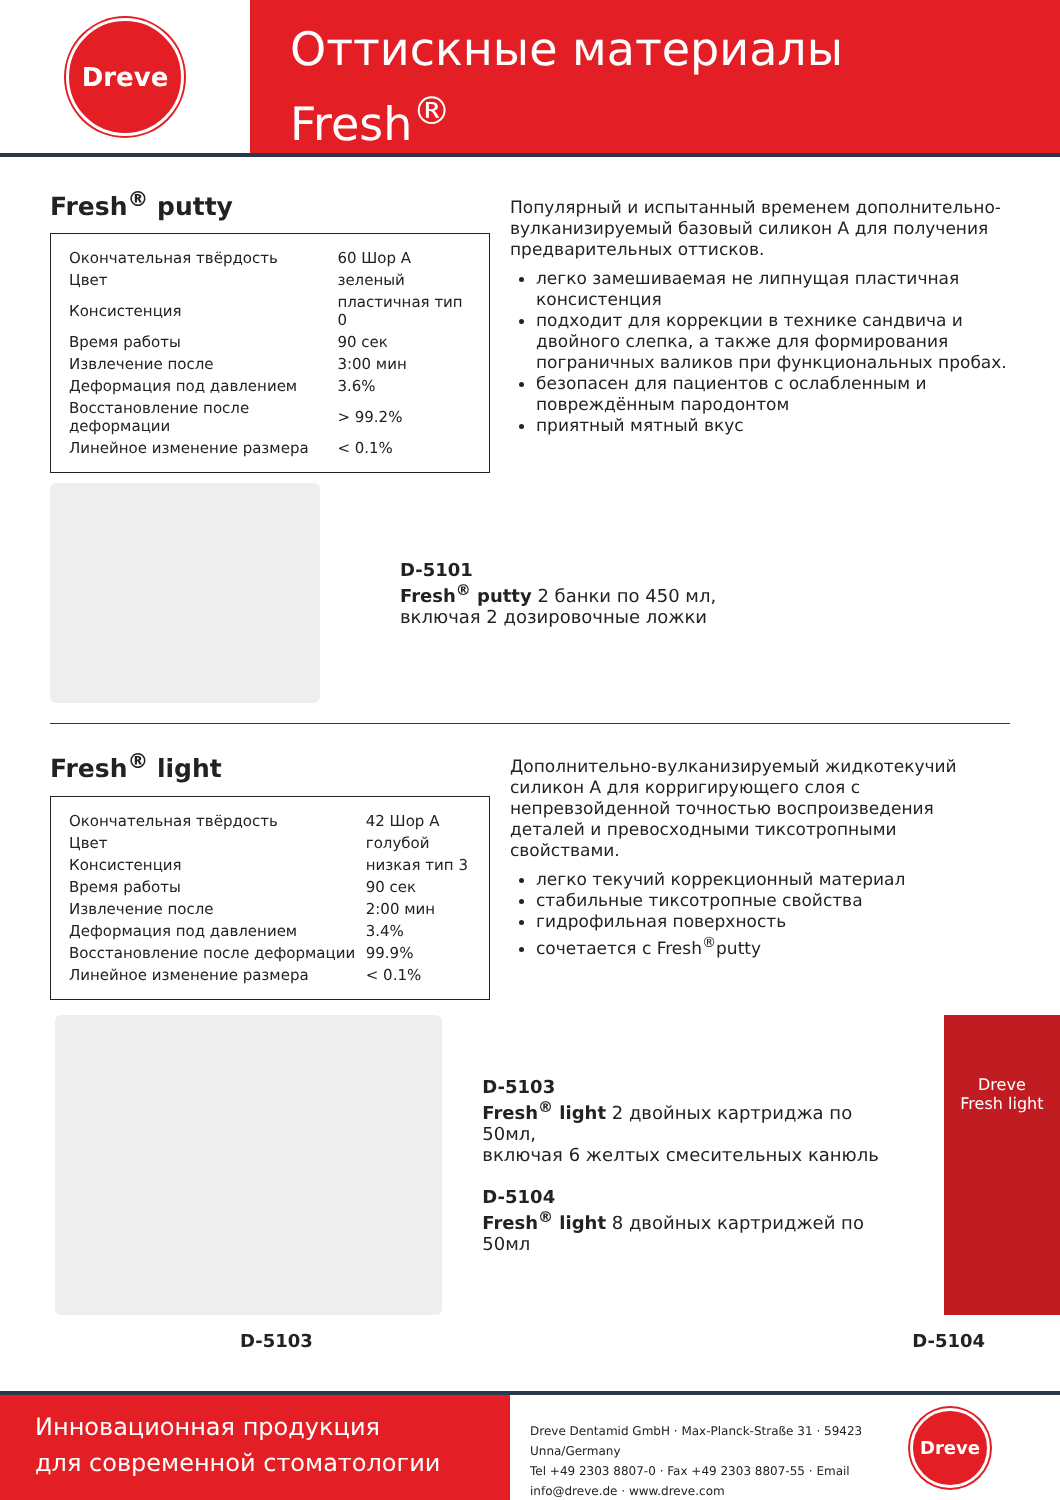Dreve
Оттискные материалы
Fresh<sup>®</sup>
Fresh<sup>®</sup> putty
| Окончательная твёрдость | 60 Шор А |
| Цвет | зеленый |
| Консистенция | пластичная тип 0 |
| Время работы | 90 сек |
| Извлечение после | 3:00 мин |
| Деформация под давлением | 3.6% |
| Восстановление после деформации | > 99.2% |
| Линейное изменение размера | < 0.1% |
Популярный и испытанный временем дополнительно-вулканизируемый базовый силикон А для получения предварительных оттисков.
легко замешиваемая не липнущая пластичная консистенция
подходит для коррекции в технике сандвича и двойного слепка, а также для формирования пограничных валиков при функциональных пробах.
безопасен для пациентов с ослабленным и повреждённым пародонтом
приятный мятный вкус
D-5101
Fresh<sup>®</sup> putty 2 банки по 450 мл,
включая 2 дозировочные ложки
Fresh<sup>®</sup> light
| Окончательная твёрдость | 42 Шор А |
| Цвет | голубой |
| Консистенция | низкая тип 3 |
| Время работы | 90 сек |
| Извлечение после | 2:00 мин |
| Деформация под давлением | 3.4% |
| Восстановление после деформации | 99.9% |
| Линейное изменение размера | < 0.1% |
Дополнительно-вулканизируемый жидкотекучий силикон А для корригирующего слоя с непревзойденной точностью воспроизведения деталей и превосходными тиксотропными свойствами.
легко текучий коррекционный материал
стабильные тиксотропные свойства
гидрофильная поверхность
сочетается с Fresh<sup>®</sup>putty
D-5103
Fresh<sup>®</sup> light 2 двойных картриджа по 50мл,
включая 6 желтых смесительных канюль
D-5104
Fresh<sup>®</sup> light 8 двойных картриджей по 50мл
Dreve
Fresh light
D-5103 D-5104
Инновационная продукция
для современной стоматологии
Dreve Dentamid GmbH · Max-Planck-Straße 31 · 59423 Unna/Germany
Tel +49 2303 8807-0 · Fax +49 2303 8807-55 · Email info@dreve.de · www.dreve.com
Dreve